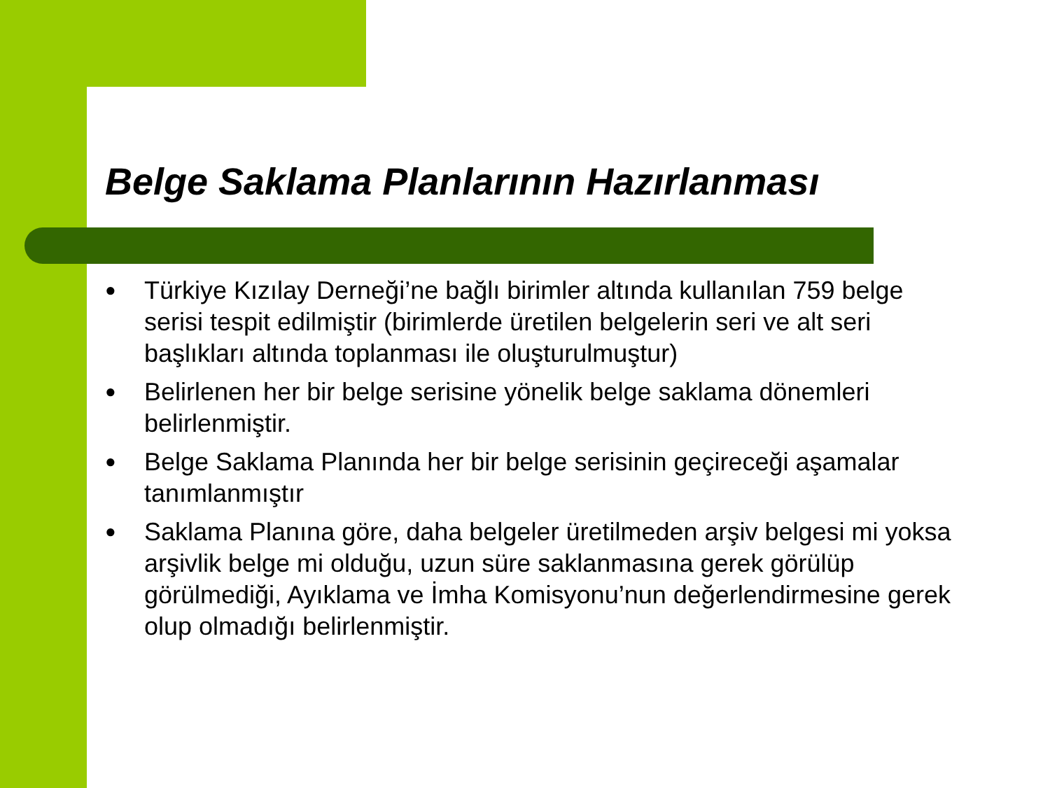Belge Saklama Planlarının Hazırlanması
● Türkiye Kızılay Derneği’ne bağlı birimler altında kullanılan 759 belge serisi tespit edilmiştir (birimlerde üretilen belgelerin seri ve alt seri başlıkları altında toplanması ile oluşturulmuştur)
● Belirlenen her bir belge serisine yönelik belge saklama dönemleri belirlenmiştir.
● Belge Saklama Planında her bir belge serisinin geçireceği aşamalar tanımlanmıştır
● Saklama Planına göre, daha belgeler üretilmeden arşiv belgesi mi yoksa arşivlik belge mi olduğu, uzun süre saklanmasına gerek görülüp görülmediği, Ayıklama ve İmha Komisyonu’nun değerlendirmesine gerek olup olmadığı belirlenmiştir.